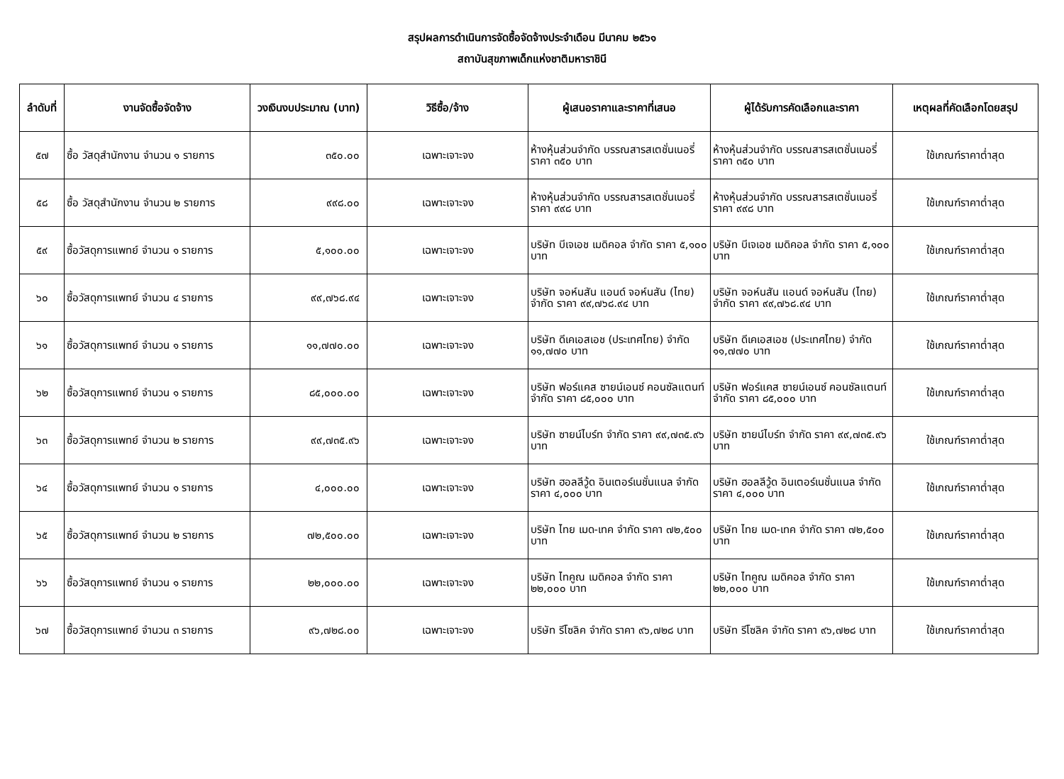สรุปผลการดำเนินการจัดซื้อจัดจ้างประจำเดือน มีนาคม ๒๕๖๑
สถาบันสุขภาพเด็กแห่งชาติมหาราชินี
| ลำดับที่ | งานจัดซื้อจัดจ้าง | วงเงินงบประมาณ (บาท) | วิธีซื้อ/จ้าง | ผู้เสนอราคาและราคาที่เสนอ | ผู้ได้รับการคัดเลือกและราคา | เหตุผลที่คัดเลือกโดยสรุป |
| --- | --- | --- | --- | --- | --- | --- |
| ๕๗ | ซื้อ วัสดุสำนักงาน จำนวน ๑ รายการ | ๓๕๐.๐๐ | เฉพาะเจาะจง | ห้างหุ้นส่วนจำกัด บรรณสารสเตชั่นเนอรี่ ราคา ๓๕๐ บาท | ห้างหุ้นส่วนจำกัด บรรณสารสเตชั่นเนอรี่ ราคา ๓๕๐ บาท | ใช้เกณฑ์ราคาต่ำสุด |
| ๕๘ | ซื้อ วัสดุสำนักงาน จำนวน ๒ รายการ | ๙๙๘.๐๐ | เฉพาะเจาะจง | ห้างหุ้นส่วนจำกัด บรรณสารสเตชั่นเนอรี่ ราคา ๙๙๘ บาท | ห้างหุ้นส่วนจำกัด บรรณสารสเตชั่นเนอรี่ ราคา ๙๙๘ บาท | ใช้เกณฑ์ราคาต่ำสุด |
| ๕๙ | ซื้อวัสดุการแพทย์ จำนวน ๑ รายการ | ๕,๑๐๐.๐๐ | เฉพาะเจาะจง | บริษัท บีเจเอช เมดิคอล จำกัด ราคา ๕,๑๐๐ บาท | บริษัท บีเจเอช เมดิคอล จำกัด ราคา ๕,๑๐๐ บาท | ใช้เกณฑ์ราคาต่ำสุด |
| ๖๐ | ซื้อวัสดุการแพทย์ จำนวน ๔ รายการ | ๙๙,๗๖๘.๙๔ | เฉพาะเจาะจง | บริษัท จอห์นสัน แอนด์ จอห์นสัน (ไทย) จำกัด ราคา ๙๙,๗๖๘.๙๔ บาท | บริษัท จอห์นสัน แอนด์ จอห์นสัน (ไทย) จำกัด ราคา ๙๙,๗๖๘.๙๔ บาท | ใช้เกณฑ์ราคาต่ำสุด |
| ๖๑ | ซื้อวัสดุการแพทย์ จำนวน ๑ รายการ | ๑๑,๗๗๐.๐๐ | เฉพาะเจาะจง | บริษัท ดีเคเอสเอช (ประเทศไทย) จำกัด ๑๑,๗๗๐ บาท | บริษัท ดีเคเอสเอช (ประเทศไทย) จำกัด ๑๑,๗๗๐ บาท | ใช้เกณฑ์ราคาต่ำสุด |
| ๖๒ | ซื้อวัสดุการแพทย์ จำนวน ๑ รายการ | ๘๕,๐๐๐.๐๐ | เฉพาะเจาะจง | บริษัท ฟอร์แคส ซายน์เอนซ์ คอนซัลแตนท์ จำกัด ราคา ๘๕,๐๐๐ บาท | บริษัท ฟอร์แคส ซายน์เอนซ์ คอนซัลแตนท์ จำกัด ราคา ๘๕,๐๐๐ บาท | ใช้เกณฑ์ราคาต่ำสุด |
| ๖๓ | ซื้อวัสดุการแพทย์ จำนวน ๒ รายการ | ๙๙,๗๓๕.๙๖ | เฉพาะเจาะจง | บริษัท ซายน์ไบร์ท จำกัด ราคา ๙๙,๗๓๕.๙๖ บาท | บริษัท ซายน์ไบร์ท จำกัด ราคา ๙๙,๗๓๕.๙๖ บาท | ใช้เกณฑ์ราคาต่ำสุด |
| ๖๔ | ซื้อวัสดุการแพทย์ จำนวน ๑ รายการ | ๔,๐๐๐.๐๐ | เฉพาะเจาะจง | บริษัท ฮอลลีวู้ด อินเตอร์เนชั่นแนล จำกัด ราคา ๔,๐๐๐ บาท | บริษัท ฮอลลีวู้ด อินเตอร์เนชั่นแนล จำกัด ราคา ๔,๐๐๐ บาท | ใช้เกณฑ์ราคาต่ำสุด |
| ๖๕ | ซื้อวัสดุการแพทย์ จำนวน ๒ รายการ | ๗๒,๕๐๐.๐๐ | เฉพาะเจาะจง | บริษัท ไทย เมด-เทค จำกัด ราคา ๗๒,๕๐๐ บาท | บริษัท ไทย เมด-เทค จำกัด ราคา ๗๒,๕๐๐ บาท | ใช้เกณฑ์ราคาต่ำสุด |
| ๖๖ | ซื้อวัสดุการแพทย์ จำนวน ๑ รายการ | ๒๒,๐๐๐.๐๐ | เฉพาะเจาะจง | บริษัท ไทคูณ เมดิคอล จำกัด ราคา ๒๒,๐๐๐ บาท | บริษัท ไทคูณ เมดิคอล จำกัด ราคา ๒๒,๐๐๐ บาท | ใช้เกณฑ์ราคาต่ำสุด |
| ๖๗ | ซื้อวัสดุการแพทย์ จำนวน ๓ รายการ | ๙๖,๗๒๘.๐๐ | เฉพาะเจาะจง | บริษัท รีโซลิค จำกัด ราคา ๙๖,๗๒๘ บาท | บริษัท รีโซลิค จำกัด ราคา ๙๖,๗๒๘ บาท | ใช้เกณฑ์ราคาต่ำสุด |